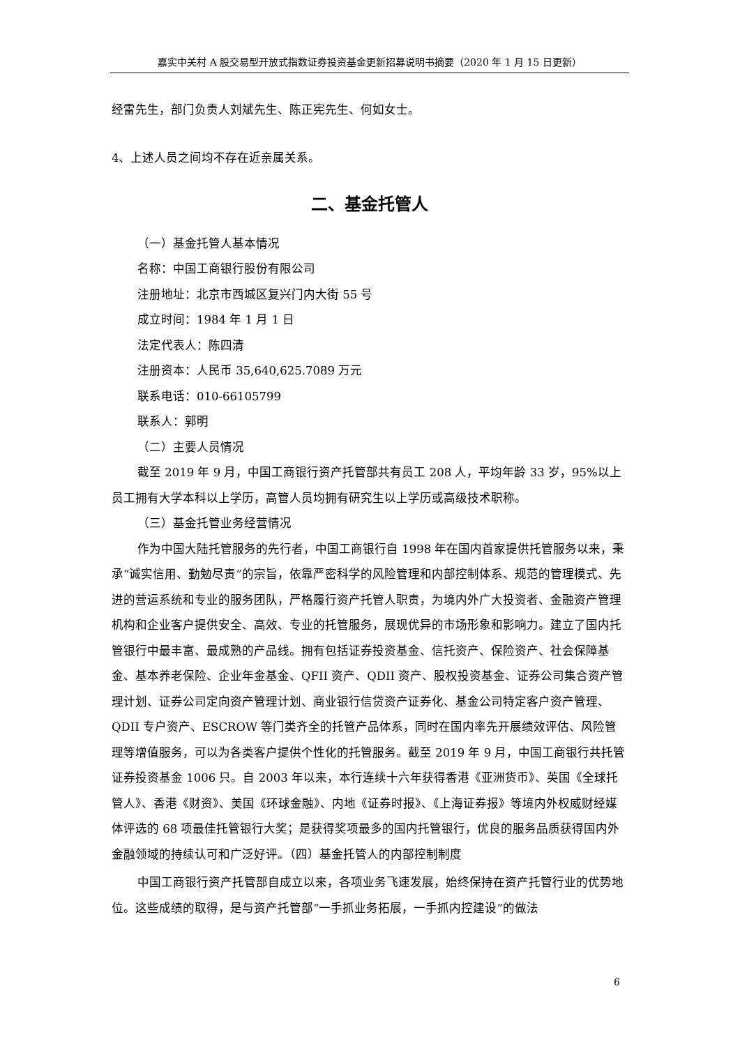嘉实中关村 A 股交易型开放式指数证券投资基金更新招募说明书摘要（2020 年 1 月 15 日更新）
经雷先生，部门负责人刘斌先生、陈正宪先生、何如女士。
4、上述人员之间均不存在近亲属关系。
二、基金托管人
（一）基金托管人基本情况
名称：中国工商银行股份有限公司
注册地址：北京市西城区复兴门内大街 55 号
成立时间：1984 年 1 月 1 日
法定代表人：陈四清
注册资本：人民币 35,640,625.7089 万元
联系电话：010-66105799
联系人：郭明
（二）主要人员情况
截至 2019 年 9 月，中国工商银行资产托管部共有员工 208 人，平均年龄 33 岁，95%以上员工拥有大学本科以上学历，高管人员均拥有研究生以上学历或高级技术职称。
（三）基金托管业务经营情况
作为中国大陆托管服务的先行者，中国工商银行自 1998 年在国内首家提供托管服务以来，秉承“诚实信用、勤勉尽责”的宗旨，依靠严密科学的风险管理和内部控制体系、规范的管理模式、先进的营运系统和专业的服务团队，严格履行资产托管人职责，为境内外广大投资者、金融资产管理机构和企业客户提供安全、高效、专业的托管服务，展现优异的市场形象和影响力。建立了国内托管银行中最丰富、最成熟的产品线。拥有包括证券投资基金、信托资产、保险资产、社会保障基金、基本养老保险、企业年金基金、QFII 资产、QDII 资产、股权投资基金、证券公司集合资产管理计划、证券公司定向资产管理计划、商业银行信贷资产证券化、基金公司特定客户资产管理、QDII 专户资产、ESCROW 等门类齐全的托管产品体系，同时在国内率先开展绩效评估、风险管理等增值服务，可以为各类客户提供个性化的托管服务。截至 2019 年 9 月，中国工商银行共托管证券投资基金 1006 只。自 2003 年以来，本行连续十六年获得香港《亚洲货币》、英国《全球托管人》、香港《财资》、美国《环球金融》、内地《证券时报》、《上海证券报》等境内外权威财经媒体评选的 68 项最佳托管银行大奖；是获得奖项最多的国内托管银行，优良的服务品质获得国内外金融领域的持续认可和广泛好评。（四）基金托管人的内部控制制度
中国工商银行资产托管部自成立以来，各项业务飞速发展，始终保持在资产托管行业的优势地位。这些成绩的取得，是与资产托管部“一手抓业务拓展，一手抓内控建设”的做法
6